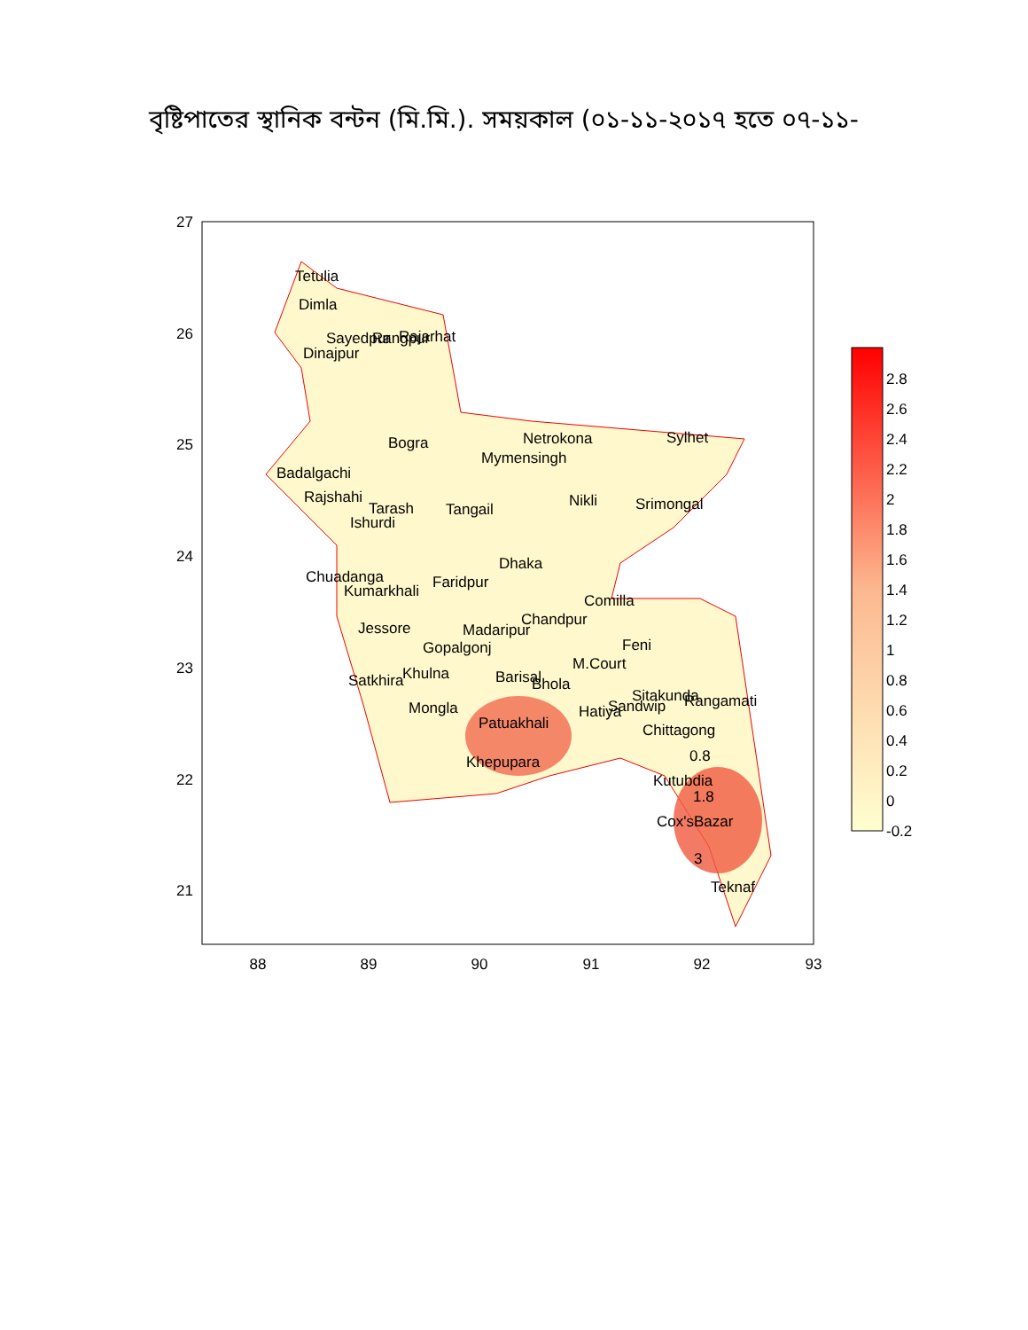বৃষ্টিপাতের স্থানিক বন্টন (মি.মি.). সময়কাল (০১-১১-২০১৭ হতে ০৭-১১-
Tetulia
Dimla
Dinajpur
Sayedpur
Rangpur
Rajarhat
Bogra
Netrokona
Sylhet
Mymensingh
Badalgachi
Rajshahi
Tarash
Ishurdi
Tangail
Nikli
Srimongal
Dhaka
Chuadanga
Kumarkhali
Faridpur
Comilla
Chandpur
Jessore
Madaripur
Feni
Gopalgonj
M.Court
Satkhira
Khulna
Barisal
Bhola
Sitakunda
Rangamati
Mongla
Hatiya
Sandwip
Patuakhali
Chittagong
Khepupara
Kutubdia
Cox'sBazar
Teknaf
0.8
1.8
3
27
26
25
24
23
22
21
88
89
90
91
92
93
2.8
2.6
2.4
2.2
2
1.8
1.6
1.4
1.2
1
0.8
0.6
0.4
0.2
0
-0.2